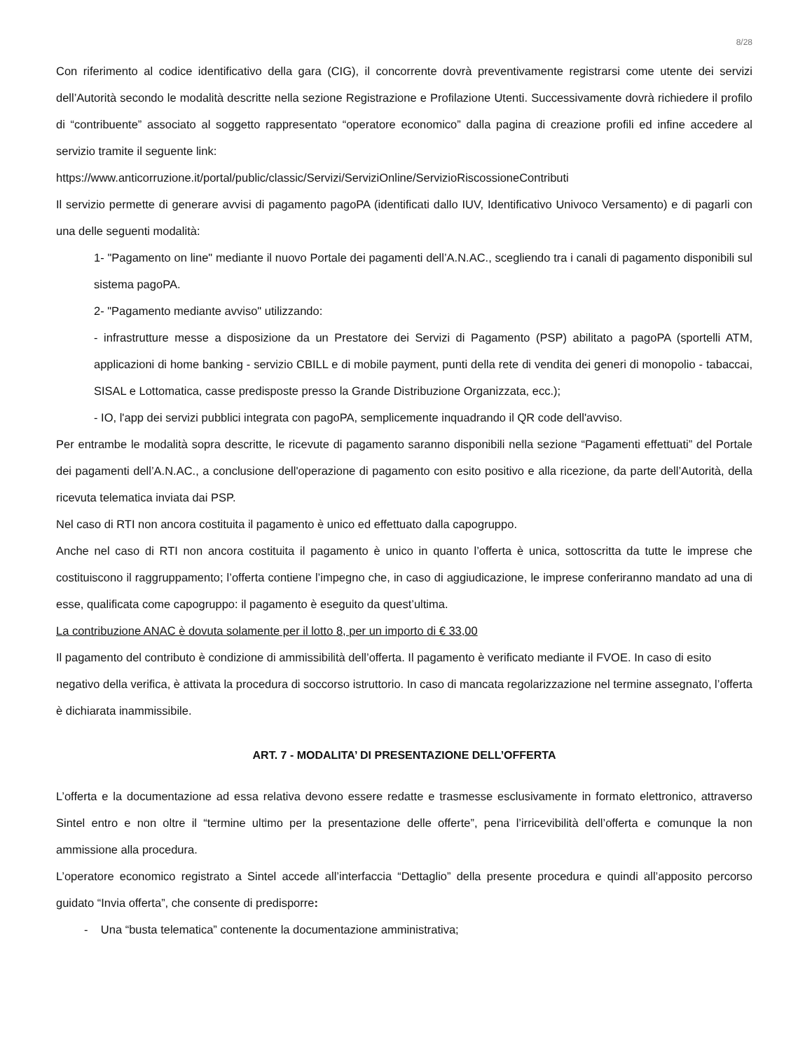8/28
Con riferimento al codice identificativo della gara (CIG), il concorrente dovrà preventivamente registrarsi come utente dei servizi dell’Autorità secondo le modalità descritte nella sezione Registrazione e Profilazione Utenti. Successivamente dovrà richiedere il profilo di “contribuente” associato al soggetto rappresentato “operatore economico” dalla pagina di creazione profili ed infine accedere al servizio tramite il seguente link:
https://www.anticorruzione.it/portal/public/classic/Servizi/ServiziOnline/ServizioRiscossioneContributi
Il servizio permette di generare avvisi di pagamento pagoPA (identificati dallo IUV, Identificativo Univoco Versamento) e di pagarli con una delle seguenti modalità:
1- "Pagamento on line" mediante il nuovo Portale dei pagamenti dell’A.N.AC., scegliendo tra i canali di pagamento disponibili sul sistema pagoPA.
2- "Pagamento mediante avviso" utilizzando:
- infrastrutture messe a disposizione da un Prestatore dei Servizi di Pagamento (PSP) abilitato a pagoPA (sportelli ATM, applicazioni di home banking - servizio CBILL e di mobile payment, punti della rete di vendita dei generi di monopolio - tabaccai, SISAL e Lottomatica, casse predisposte presso la Grande Distribuzione Organizzata, ecc.);
- IO, l'app dei servizi pubblici integrata con pagoPA, semplicemente inquadrando il QR code dell'avviso.
Per entrambe le modalità sopra descritte, le ricevute di pagamento saranno disponibili nella sezione “Pagamenti effettuati” del Portale dei pagamenti dell’A.N.AC., a conclusione dell'operazione di pagamento con esito positivo e alla ricezione, da parte dell’Autorità, della ricevuta telematica inviata dai PSP.
Nel caso di RTI non ancora costituita il pagamento è unico ed effettuato dalla capogruppo.
Anche nel caso di RTI non ancora costituita il pagamento è unico in quanto l’offerta è unica, sottoscritta da tutte le imprese che costituiscono il raggruppamento; l’offerta contiene l’impegno che, in caso di aggiudicazione, le imprese conferiranno mandato ad una di esse, qualificata come capogruppo: il pagamento è eseguito da quest’ultima.
La contribuzione ANAC è dovuta solamente per il lotto 8, per un importo di € 33,00
Il pagamento del contributo è condizione di ammissibilità dell’offerta. Il pagamento è verificato mediante il FVOE. In caso di esito negativo della verifica, è attivata la procedura di soccorso istruttorio. In caso di mancata regolarizzazione nel termine assegnato, l’offerta è dichiarata inammissibile.
ART. 7 - MODALITA’ DI PRESENTAZIONE DELL’OFFERTA
L’offerta e la documentazione ad essa relativa devono essere redatte e trasmesse esclusivamente in formato elettronico, attraverso Sintel entro e non oltre il “termine ultimo per la presentazione delle offerte”, pena l’irricevibilità dell’offerta e comunque la non ammissione alla procedura.
L’operatore economico registrato a Sintel accede all’interfaccia “Dettaglio” della presente procedura e quindi all’apposito percorso guidato “Invia offerta”, che consente di predisporre:
- Una “busta telematica” contenente la documentazione amministrativa;